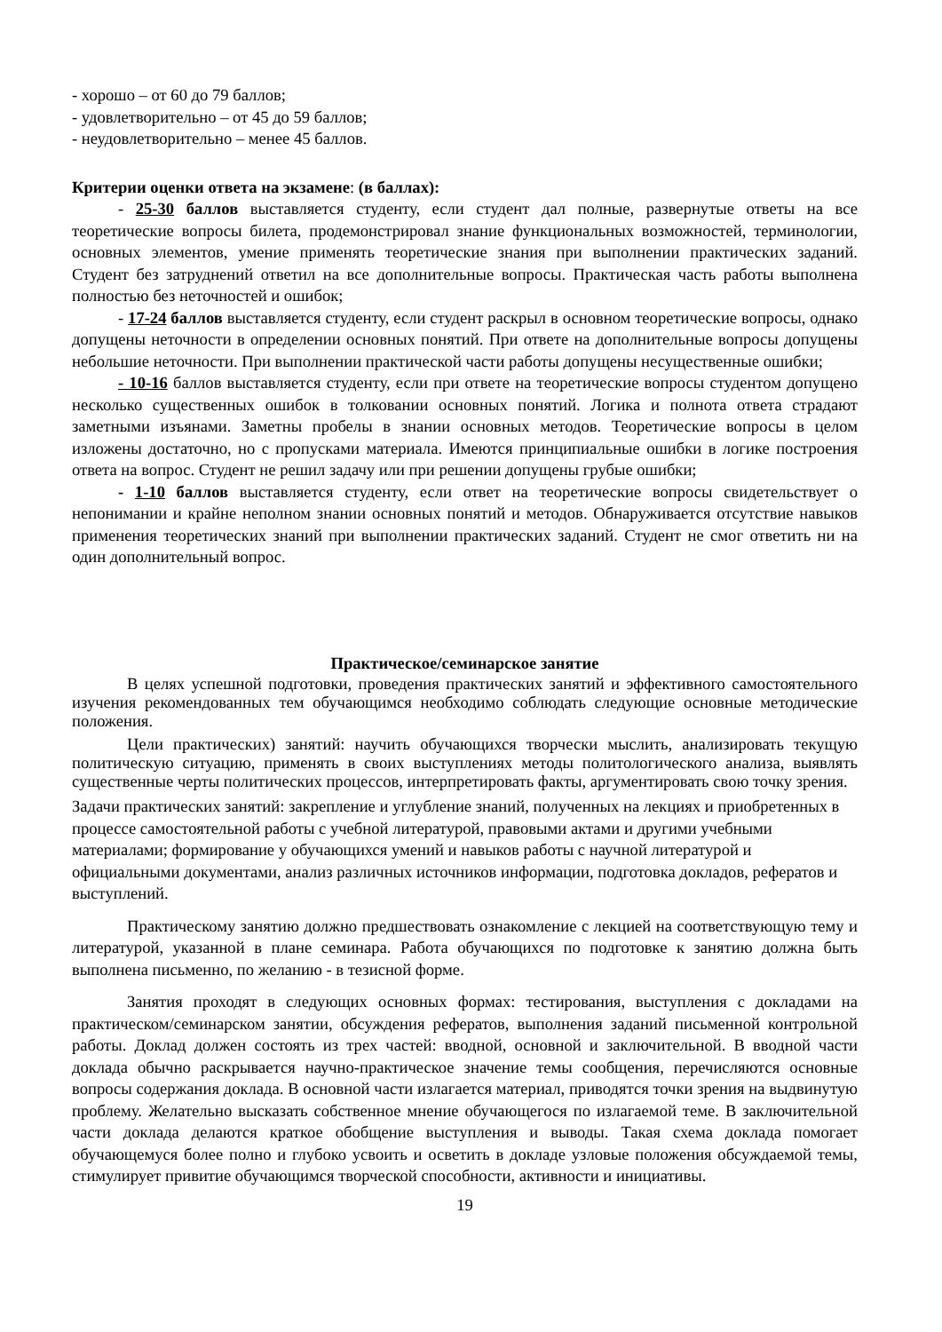- хорошо – от 60 до 79 баллов;
- удовлетворительно – от 45 до 59 баллов;
- неудовлетворительно – менее 45 баллов.
Критерии оценки ответа на экзамене: (в баллах):
- 25-30 баллов выставляется студенту, если студент дал полные, развернутые ответы на все теоретические вопросы билета, продемонстрировал знание функциональных возможностей, терминологии, основных элементов, умение применять теоретические знания при выполнении практических заданий. Студент без затруднений ответил на все дополнительные вопросы. Практическая часть работы выполнена полностью без неточностей и ошибок;
- 17-24 баллов выставляется студенту, если студент раскрыл в основном теоретические вопросы, однако допущены неточности в определении основных понятий. При ответе на дополнительные вопросы допущены небольшие неточности. При выполнении практической части работы допущены несущественные ошибки;
- 10-16 баллов выставляется студенту, если при ответе на теоретические вопросы студентом допущено несколько существенных ошибок в толковании основных понятий. Логика и полнота ответа страдают заметными изъянами. Заметны пробелы в знании основных методов. Теоретические вопросы в целом изложены достаточно, но с пропусками материала. Имеются принципиальные ошибки в логике построения ответа на вопрос. Студент не решил задачу или при решении допущены грубые ошибки;
- 1-10 баллов выставляется студенту, если ответ на теоретические вопросы свидетельствует о непонимании и крайне неполном знании основных понятий и методов. Обнаруживается отсутствие навыков применения теоретических знаний при выполнении практических заданий. Студент не смог ответить ни на один дополнительный вопрос.
Практическое/семинарское занятие
В целях успешной подготовки, проведения практических занятий и эффективного самостоятельного изучения рекомендованных тем обучающимся необходимо соблюдать следующие основные методические положения.
Цели практических) занятий: научить обучающихся творчески мыслить, анализировать текущую политическую ситуацию, применять в своих выступлениях методы политологического анализа, выявлять существенные черты политических процессов, интерпретировать факты, аргументировать свою точку зрения.
Задачи практических занятий: закрепление и углубление знаний, полученных на лекциях и приобретенных в процессе самостоятельной работы с учебной литературой, правовыми актами и другими учебными материалами; формирование у обучающихся умений и навыков работы с научной литературой и официальными документами, анализ различных источников информации, подготовка докладов, рефератов и выступлений.
Практическому занятию должно предшествовать ознакомление с лекцией на соответствующую тему и литературой, указанной в плане семинара. Работа обучающихся по подготовке к занятию должна быть выполнена письменно, по желанию - в тезисной форме.
Занятия проходят в следующих основных формах: тестирования, выступления с докладами на практическом/семинарском занятии, обсуждения рефератов, выполнения заданий письменной контрольной работы. Доклад должен состоять из трех частей: вводной, основной и заключительной. В вводной части доклада обычно раскрывается научно-практическое значение темы сообщения, перечисляются основные вопросы содержания доклада. В основной части излагается материал, приводятся точки зрения на выдвинутую проблему. Желательно высказать собственное мнение обучающегося по излагаемой теме. В заключительной части доклада делаются краткое обобщение выступления и выводы. Такая схема доклада помогает обучающемуся более полно и глубоко усвоить и осветить в докладе узловые положения обсуждаемой темы, стимулирует привитие обучающимся творческой способности, активности и инициативы.
19